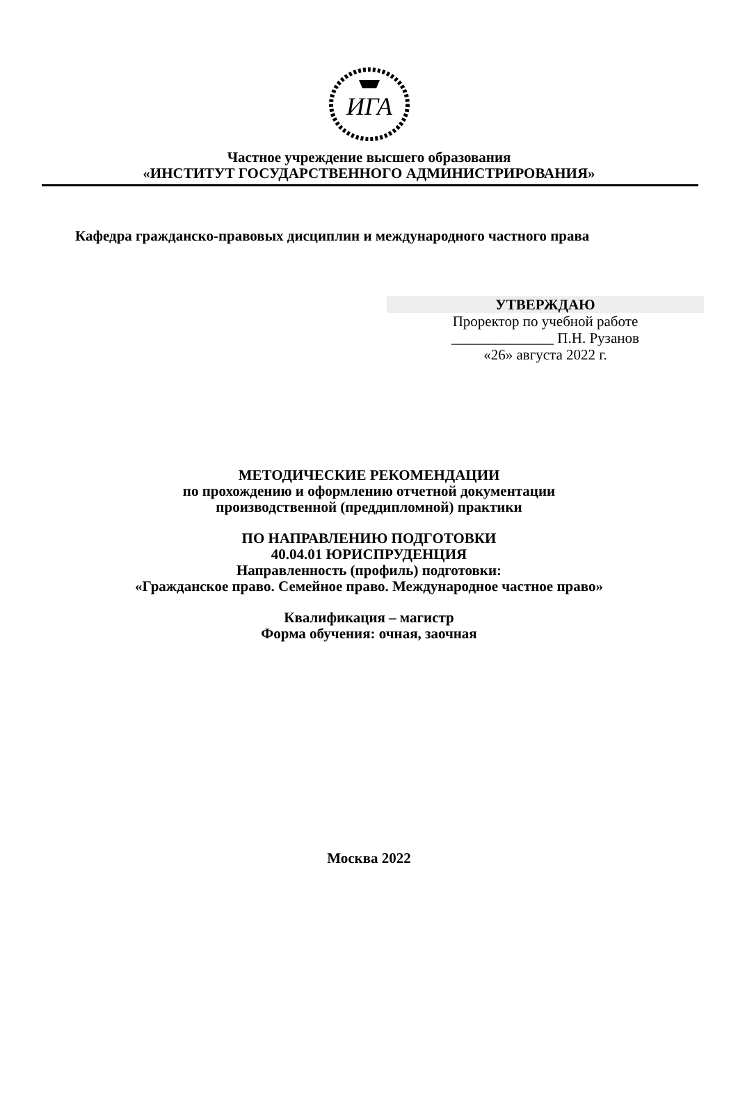ИГА
Частное учреждение высшего образования
«ИНСТИТУТ ГОСУДАРСТВЕННОГО АДМИНИСТРИРОВАНИЯ»
Кафедра гражданско-правовых дисциплин и международного частного права
УТВЕРЖДАЮ
Проректор по учебной работе
______________ П.Н. Рузанов
«26» августа 2022 г.
МЕТОДИЧЕСКИЕ РЕКОМЕНДАЦИИ
по прохождению и оформлению отчетной документации
производственной (преддипломной) практики
ПО НАПРАВЛЕНИЮ ПОДГОТОВКИ
40.04.01 ЮРИСПРУДЕНЦИЯ
Направленность (профиль) подготовки:
«Гражданское право. Семейное право. Международное частное право»
Квалификация – магистр
Форма обучения: очная, заочная
Москва 2022